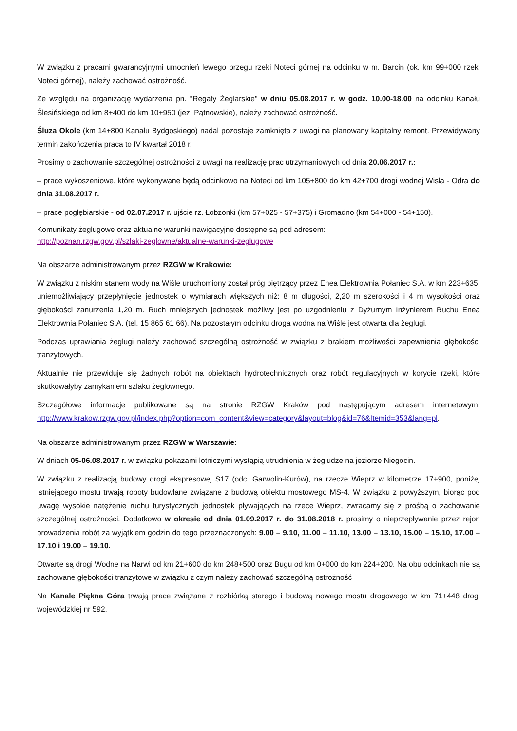W związku z pracami gwarancyjnymi umocnień lewego brzegu rzeki Noteci górnej na odcinku w m. Barcin (ok. km 99+000 rzeki Noteci górnej), należy zachować ostrożność.
Ze względu na organizację wydarzenia pn. "Regaty Żeglarskie" w dniu 05.08.2017 r. w godz. 10.00-18.00 na odcinku Kanału Ślesińskiego od km 8+400 do km 10+950 (jez. Pątnowskie), należy zachować ostrożność.
Śluza Okole (km 14+800 Kanału Bydgoskiego) nadal pozostaje zamknięta z uwagi na planowany kapitalny remont. Przewidywany termin zakończenia praca to IV kwartał 2018 r.
Prosimy o zachowanie szczególnej ostrożności z uwagi na realizację prac utrzymaniowych od dnia 20.06.2017 r.:
– prace wykoszeniowe, które wykonywane będą odcinkowo na Noteci od km 105+800 do km 42+700 drogi wodnej Wisła - Odra do dnia 31.08.2017 r.
– prace pogłębiarskie - od 02.07.2017 r. ujście rz. Łobzonki (km 57+025 - 57+375) i Gromadno (km 54+000 - 54+150).
Komunikaty żeglugowe oraz aktualne warunki nawigacyjne dostępne są pod adresem:
http://poznan.rzgw.gov.pl/szlaki-zeglowne/aktualne-warunki-zeglugowe
Na obszarze administrowanym przez RZGW w Krakowie:
W związku z niskim stanem wody na Wiśle uruchomiony został próg piętrzący przez Enea Elektrownia Połaniec S.A. w km 223+635, uniemożliwiający przepłynięcie jednostek o wymiarach większych niż: 8 m długości, 2,20 m szerokości i 4 m wysokości oraz głębokości zanurzenia 1,20 m. Ruch mniejszych jednostek możliwy jest po uzgodnieniu z Dyżurnym Inżynierem Ruchu Enea Elektrownia Połaniec S.A. (tel. 15 865 61 66). Na pozostałym odcinku droga wodna na Wiśle jest otwarta dla żeglugi.
Podczas uprawiania żeglugi należy zachować szczególną ostrożność w związku z brakiem możliwości zapewnienia głębokości tranzytowych.
Aktualnie nie przewiduje się żadnych robót na obiektach hydrotechnicznych oraz robót regulacyjnych w korycie rzeki, które skutkowałyby zamykaniem szlaku żeglownego.
Szczegółowe informacje publikowane są na stronie RZGW Kraków pod następującym adresem internetowym: http://www.krakow.rzgw.gov.pl/index.php?option=com_content&view=category&layout=blog&id=76&Itemid=353&lang=pl.
Na obszarze administrowanym przez RZGW w Warszawie:
W dniach 05-06.08.2017 r. w związku pokazami lotniczymi wystąpią utrudnienia w żegludze na jeziorze Niegocin.
W związku z realizacją budowy drogi ekspresowej S17 (odc. Garwolin-Kurów), na rzecze Wieprz w kilometrze 17+900, poniżej istniejącego mostu trwają roboty budowlane związane z budową obiektu mostowego MS-4. W związku z powyższym, biorąc pod uwagę wysokie natężenie ruchu turystycznych jednostek pływających na rzece Wieprz, zwracamy się z prośbą o zachowanie szczególnej ostrożności. Dodatkowo w okresie od dnia 01.09.2017 r. do 31.08.2018 r. prosimy o nieprzepływanie przez rejon prowadzenia robót za wyjątkiem godzin do tego przeznaczonych: 9.00 – 9.10, 11.00 – 11.10, 13.00 – 13.10, 15.00 – 15.10, 17.00 – 17.10 i 19.00 – 19.10.
Otwarte są drogi Wodne na Narwi od km 21+600 do km 248+500 oraz Bugu od km 0+000 do km 224+200. Na obu odcinkach nie są zachowane głębokości tranzytowe w związku z czym należy zachować szczególną ostrożność
Na Kanale Piękna Góra trwają prace związane z rozbiórką starego i budową nowego mostu drogowego w km 71+448 drogi wojewódzkiej nr 592.